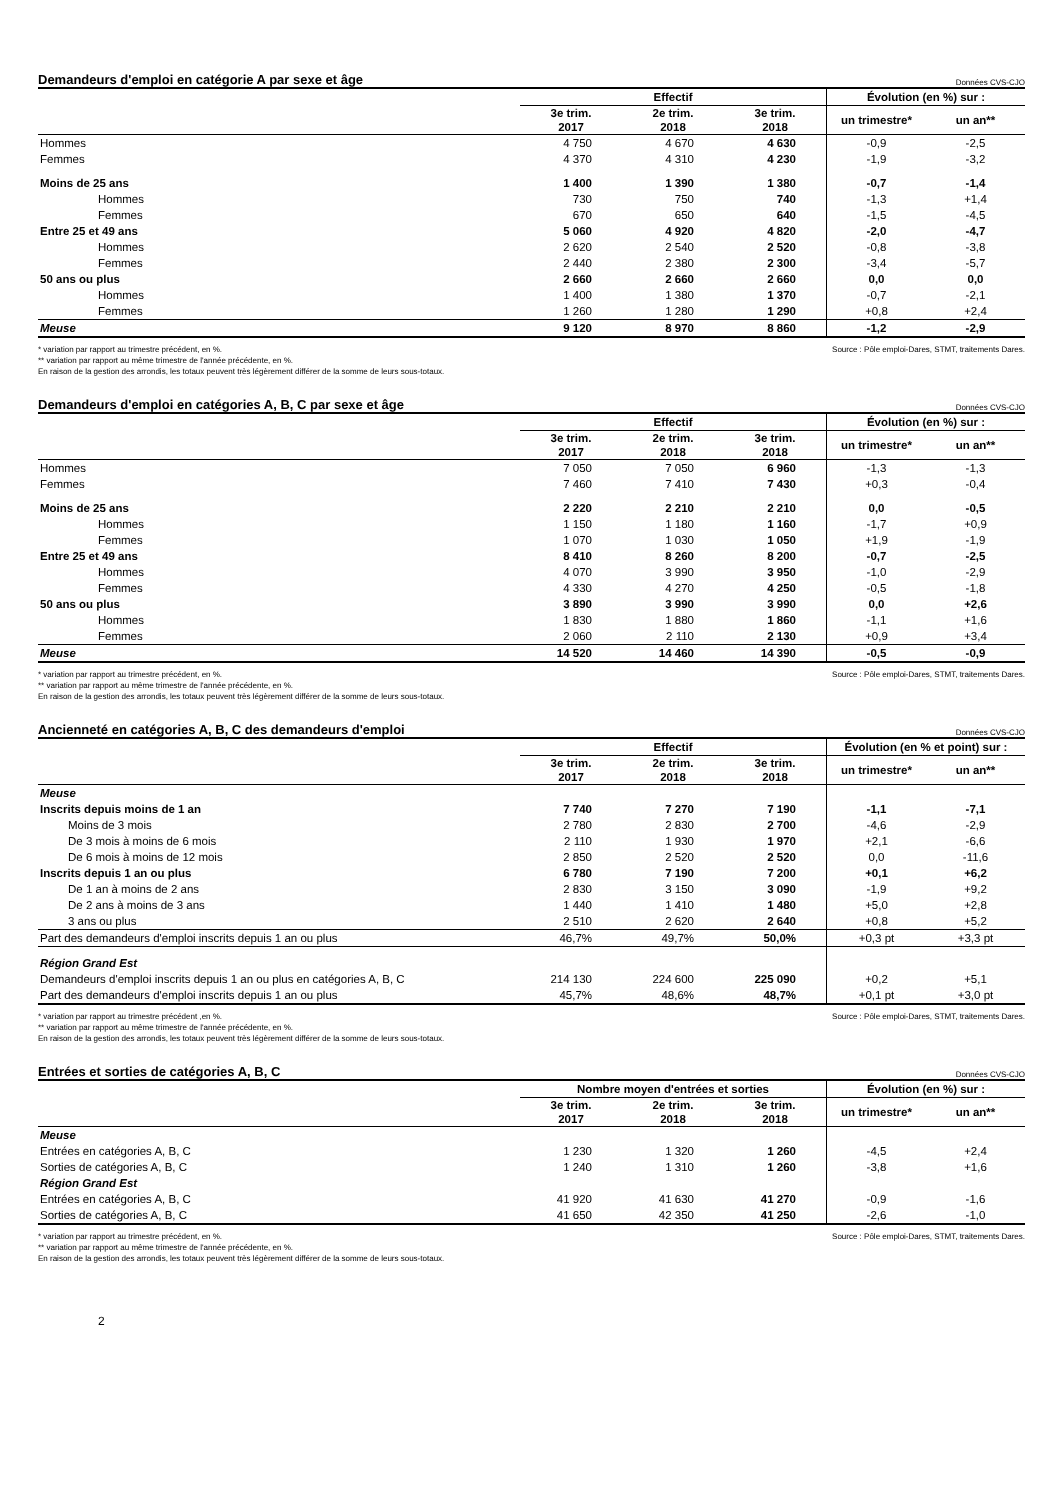Demandeurs d'emploi en catégorie A par sexe et âge Données CVS-CJO
| | Effectif | | | Évolution (en %) sur : | |
| --- | --- | --- | --- | --- | --- |
| | 3e trim. 2017 | 2e trim. 2018 | 3e trim. 2018 | un trimestre* | un an** |
| Hommes | 4 750 | 4 670 | 4 630 | -0,9 | -2,5 |
| Femmes | 4 370 | 4 310 | 4 230 | -1,9 | -3,2 |
| Moins de 25 ans | 1 400 | 1 390 | 1 380 | -0,7 | -1,4 |
| Hommes | 730 | 750 | 740 | -1,3 | +1,4 |
| Femmes | 670 | 650 | 640 | -1,5 | -4,5 |
| Entre 25 et 49 ans | 5 060 | 4 920 | 4 820 | -2,0 | -4,7 |
| Hommes | 2 620 | 2 540 | 2 520 | -0,8 | -3,8 |
| Femmes | 2 440 | 2 380 | 2 300 | -3,4 | -5,7 |
| 50 ans ou plus | 2 660 | 2 660 | 2 660 | 0,0 | 0,0 |
| Hommes | 1 400 | 1 380 | 1 370 | -0,7 | -2,1 |
| Femmes | 1 260 | 1 280 | 1 290 | +0,8 | +2,4 |
| Meuse | 9 120 | 8 970 | 8 860 | -1,2 | -2,9 |
Source : Pôle emploi-Dares, STMT, traitements Dares. * variation par rapport au trimestre précédent, en %.
** variation par rapport au même trimestre de l'année précédente, en %.
En raison de la gestion des arrondis, les totaux peuvent très légèrement différer de la somme de leurs sous-totaux.
Demandeurs d'emploi en catégories A, B, C par sexe et âge Données CVS-CJO
| | Effectif | | | Évolution (en %) sur : | |
| --- | --- | --- | --- | --- | --- |
| | 3e trim. 2017 | 2e trim. 2018 | 3e trim. 2018 | un trimestre* | un an** |
| Hommes | 7 050 | 7 050 | 6 960 | -1,3 | -1,3 |
| Femmes | 7 460 | 7 410 | 7 430 | +0,3 | -0,4 |
| Moins de 25 ans | 2 220 | 2 210 | 2 210 | 0,0 | -0,5 |
| Hommes | 1 150 | 1 180 | 1 160 | -1,7 | +0,9 |
| Femmes | 1 070 | 1 030 | 1 050 | +1,9 | -1,9 |
| Entre 25 et 49 ans | 8 410 | 8 260 | 8 200 | -0,7 | -2,5 |
| Hommes | 4 070 | 3 990 | 3 950 | -1,0 | -2,9 |
| Femmes | 4 330 | 4 270 | 4 250 | -0,5 | -1,8 |
| 50 ans ou plus | 3 890 | 3 990 | 3 990 | 0,0 | +2,6 |
| Hommes | 1 830 | 1 880 | 1 860 | -1,1 | +1,6 |
| Femmes | 2 060 | 2 110 | 2 130 | +0,9 | +3,4 |
| Meuse | 14 520 | 14 460 | 14 390 | -0,5 | -0,9 |
Source : Pôle emploi-Dares, STMT, traitements Dares. * variation par rapport au trimestre précédent, en %.
** variation par rapport au même trimestre de l'année précédente, en %.
En raison de la gestion des arrondis, les totaux peuvent très légèrement différer de la somme de leurs sous-totaux.
Ancienneté en catégories A, B, C des demandeurs d'emploi Données CVS-CJO
| | Effectif | | | Évolution (en % et point) sur : | |
| --- | --- | --- | --- | --- | --- |
| | 3e trim. 2017 | 2e trim. 2018 | 3e trim. 2018 | un trimestre* | un an** |
| Meuse | | | | | |
| Inscrits depuis moins de 1 an | 7 740 | 7 270 | 7 190 | -1,1 | -7,1 |
| Moins de 3 mois | 2 780 | 2 830 | 2 700 | -4,6 | -2,9 |
| De 3 mois à moins de 6 mois | 2 110 | 1 930 | 1 970 | +2,1 | -6,6 |
| De 6 mois à moins de 12 mois | 2 850 | 2 520 | 2 520 | 0,0 | -11,6 |
| Inscrits depuis 1 an ou plus | 6 780 | 7 190 | 7 200 | +0,1 | +6,2 |
| De 1 an à moins de 2 ans | 2 830 | 3 150 | 3 090 | -1,9 | +9,2 |
| De 2 ans à moins de 3 ans | 1 440 | 1 410 | 1 480 | +5,0 | +2,8 |
| 3 ans ou plus | 2 510 | 2 620 | 2 640 | +0,8 | +5,2 |
| Part des demandeurs d'emploi inscrits depuis 1 an ou plus | 46,7% | 49,7% | 50,0% | +0,3 pt | +3,3 pt |
| Région Grand Est | | | | | |
| Demandeurs d'emploi inscrits depuis 1 an ou plus en catégories A, B, C | 214 130 | 224 600 | 225 090 | +0,2 | +5,1 |
| Part des demandeurs d'emploi inscrits depuis 1 an ou plus | 45,7% | 48,6% | 48,7% | +0,1 pt | +3,0 pt |
Source : Pôle emploi-Dares, STMT, traitements Dares. * variation par rapport au trimestre précédent ,en %.
** variation par rapport au même trimestre de l'année précédente, en %.
En raison de la gestion des arrondis, les totaux peuvent très légèrement différer de la somme de leurs sous-totaux.
Entrées et sorties de catégories A, B, C Données CVS-CJO
| | Nombre moyen d'entrées et sorties | | | Évolution (en %) sur : | |
| --- | --- | --- | --- | --- | --- |
| | 3e trim. 2017 | 2e trim. 2018 | 3e trim. 2018 | un trimestre* | un an** |
| Meuse | | | | | |
| Entrées en catégories A, B, C | 1 230 | 1 320 | 1 260 | -4,5 | +2,4 |
| Sorties de catégories A, B, C | 1 240 | 1 310 | 1 260 | -3,8 | +1,6 |
| Région Grand Est | | | | | |
| Entrées en catégories A, B, C | 41 920 | 41 630 | 41 270 | -0,9 | -1,6 |
| Sorties de catégories A, B, C | 41 650 | 42 350 | 41 250 | -2,6 | -1,0 |
Source : Pôle emploi-Dares, STMT, traitements Dares. * variation par rapport au trimestre précédent, en %.
** variation par rapport au même trimestre de l'année précédente, en %.
En raison de la gestion des arrondis, les totaux peuvent très légèrement différer de la somme de leurs sous-totaux.
2